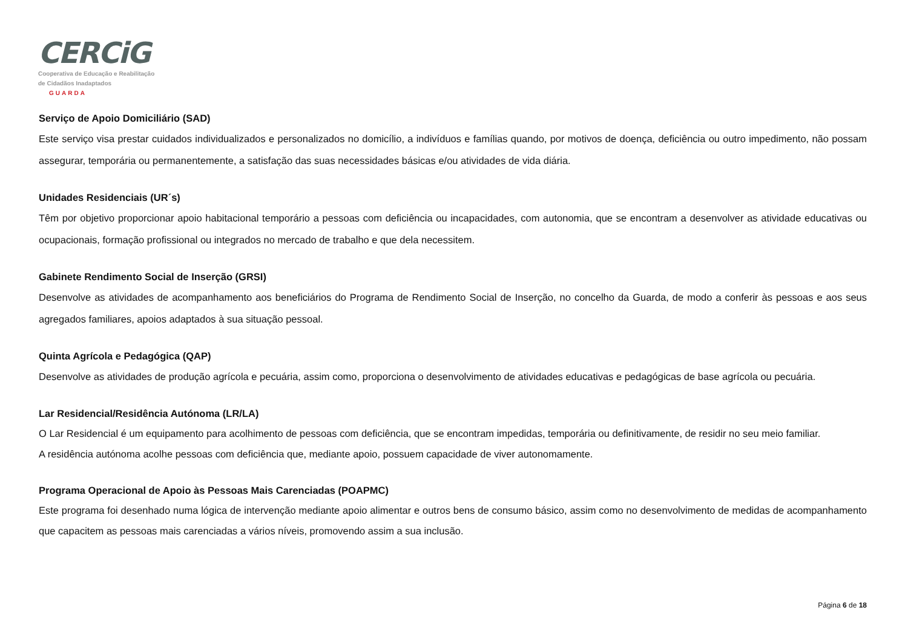CERCiG
Cooperativa de Educação e Reabilitação
de Cidadãos Inadaptados GUARDA
Serviço de Apoio Domiciliário (SAD)
Este serviço visa prestar cuidados individualizados e personalizados no domicílio, a indivíduos e famílias quando, por motivos de doença, deficiência ou outro impedimento, não possam assegurar, temporária ou permanentemente, a satisfação das suas necessidades básicas e/ou atividades de vida diária.
Unidades Residenciais (UR´s)
Têm por objetivo proporcionar apoio habitacional temporário a pessoas com deficiência ou incapacidades, com autonomia, que se encontram a desenvolver as atividade educativas ou ocupacionais, formação profissional ou integrados no mercado de trabalho e que dela necessitem.
Gabinete Rendimento Social de Inserção (GRSI)
Desenvolve as atividades de acompanhamento aos beneficiários do Programa de Rendimento Social de Inserção, no concelho da Guarda, de modo a conferir às pessoas e aos seus agregados familiares, apoios adaptados à sua situação pessoal.
Quinta Agrícola e Pedagógica (QAP)
Desenvolve as atividades de produção agrícola e pecuária, assim como, proporciona o desenvolvimento de atividades educativas e pedagógicas de base agrícola ou pecuária.
Lar Residencial/Residência Autónoma (LR/LA)
O Lar Residencial é um equipamento para acolhimento de pessoas com deficiência, que se encontram impedidas, temporária ou definitivamente, de residir no seu meio familiar.
A residência autónoma acolhe pessoas com deficiência que, mediante apoio, possuem capacidade de viver autonomamente.
Programa Operacional de Apoio às Pessoas Mais Carenciadas (POAPMC)
Este programa foi desenhado numa lógica de intervenção mediante apoio alimentar e outros bens de consumo básico, assim como no desenvolvimento de medidas de acompanhamento que capacitem as pessoas mais carenciadas a vários níveis, promovendo assim a sua inclusão.
Página 6 de 18